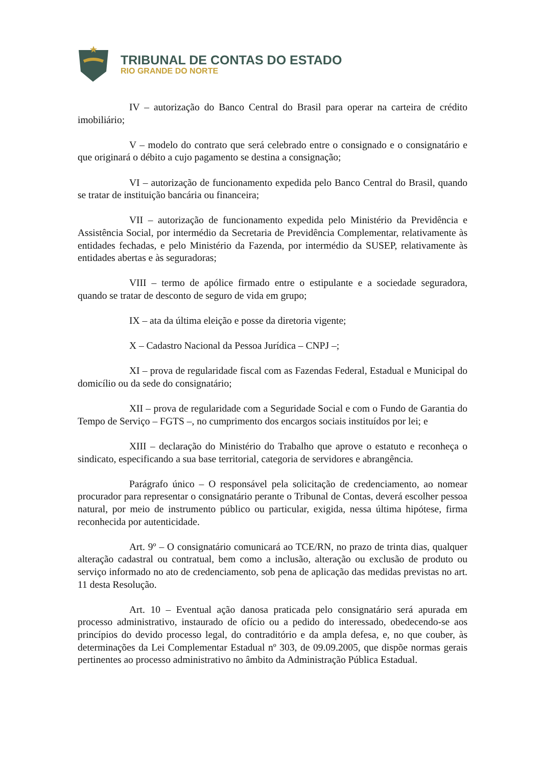TRIBUNAL DE CONTAS DO ESTADO
RIO GRANDE DO NORTE
IV – autorização do Banco Central do Brasil para operar na carteira de crédito imobiliário;
V – modelo do contrato que será celebrado entre o consignado e o consignatário e que originará o débito a cujo pagamento se destina a consignação;
VI – autorização de funcionamento expedida pelo Banco Central do Brasil, quando se tratar de instituição bancária ou financeira;
VII – autorização de funcionamento expedida pelo Ministério da Previdência e Assistência Social, por intermédio da Secretaria de Previdência Complementar, relativamente às entidades fechadas, e pelo Ministério da Fazenda, por intermédio da SUSEP, relativamente às entidades abertas e às seguradoras;
VIII – termo de apólice firmado entre o estipulante e a sociedade seguradora, quando se tratar de desconto de seguro de vida em grupo;
IX – ata da última eleição e posse da diretoria vigente;
X – Cadastro Nacional da Pessoa Jurídica – CNPJ –;
XI – prova de regularidade fiscal com as Fazendas Federal, Estadual e Municipal do domicílio ou da sede do consignatário;
XII – prova de regularidade com a Seguridade Social e com o Fundo de Garantia do Tempo de Serviço – FGTS –, no cumprimento dos encargos sociais instituídos por lei; e
XIII – declaração do Ministério do Trabalho que aprove o estatuto e reconheça o sindicato, especificando a sua base territorial, categoria de servidores e abrangência.
Parágrafo único – O responsável pela solicitação de credenciamento, ao nomear procurador para representar o consignatário perante o Tribunal de Contas, deverá escolher pessoa natural, por meio de instrumento público ou particular, exigida, nessa última hipótese, firma reconhecida por autenticidade.
Art. 9º – O consignatário comunicará ao TCE/RN, no prazo de trinta dias, qualquer alteração cadastral ou contratual, bem como a inclusão, alteração ou exclusão de produto ou serviço informado no ato de credenciamento, sob pena de aplicação das medidas previstas no art. 11 desta Resolução.
Art. 10 – Eventual ação danosa praticada pelo consignatário será apurada em processo administrativo, instaurado de ofício ou a pedido do interessado, obedecendo-se aos princípios do devido processo legal, do contraditório e da ampla defesa, e, no que couber, às determinações da Lei Complementar Estadual nº 303, de 09.09.2005, que dispõe normas gerais pertinentes ao processo administrativo no âmbito da Administração Pública Estadual.